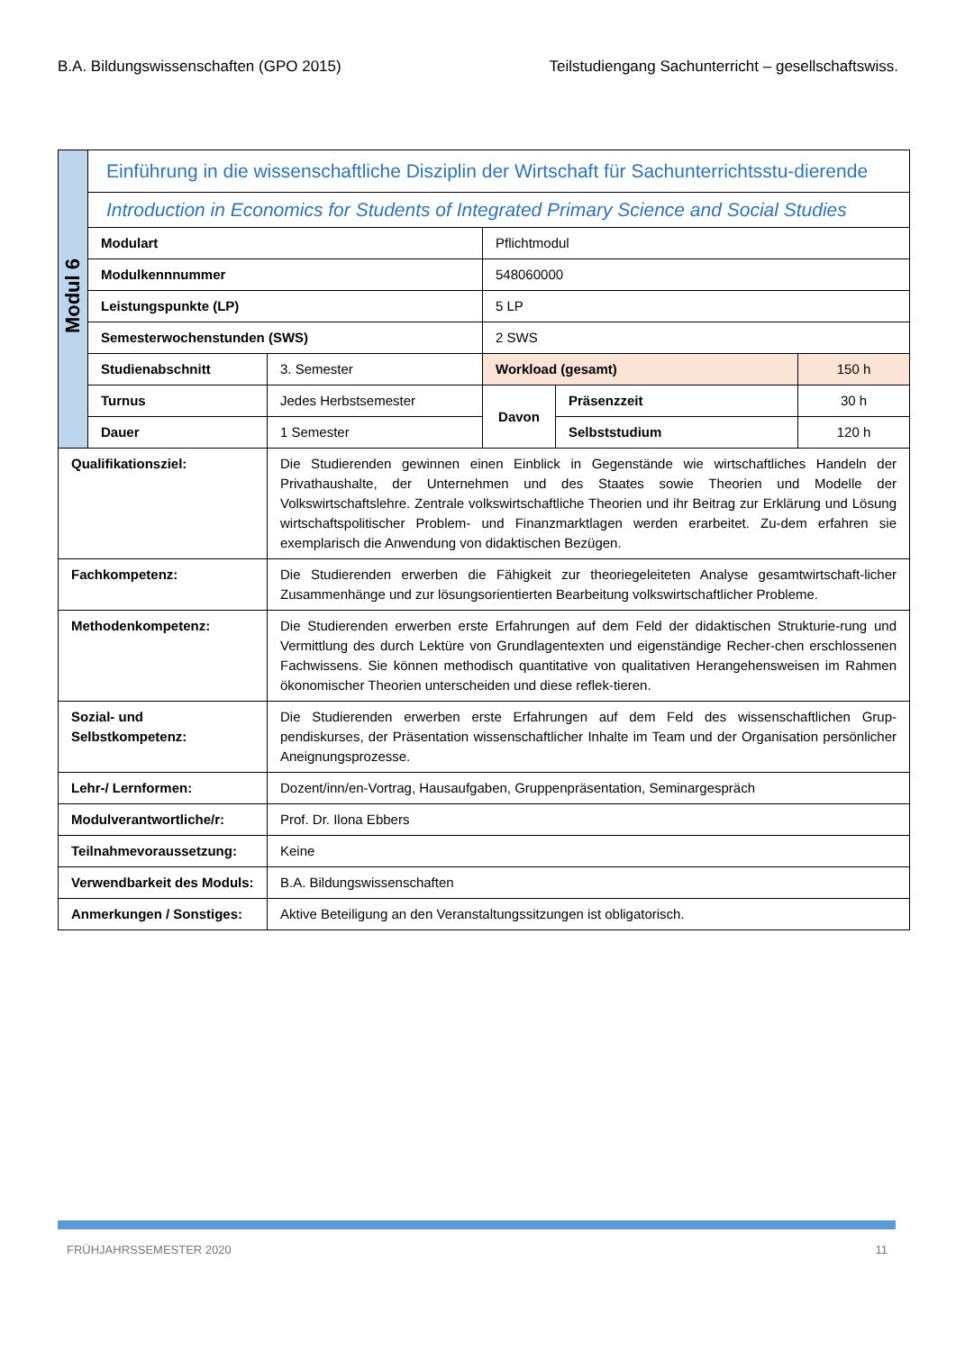B.A. Bildungswissenschaften (GPO 2015) Teilstudiengang Sachunterricht – gesellschaftswiss.
| Modul 6 | Einführung in die wissenschaftliche Disziplin der Wirtschaft für Sachunterrichtsstu-dierende | | | | |
| | Introduction in Economics for Students of Integrated Primary Science and Social Studies | | | | |
| | Modulart | | Pflichtmodul | | |
| | Modulkennnummer | | 548060000 | | |
| | Leistungspunkte (LP) | | 5 LP | | |
| | Semesterwochenstunden (SWS) | | 2 SWS | | |
| | Studienabschnitt | 3. Semester | Workload (gesamt) | | 150 h |
| | Turnus | Jedes Herbstsemester | Davon | Präsenzzeit | 30 h |
| | Dauer | 1 Semester | | Selbststudium | 120 h |
| Qualifikationsziel: | | Die Studierenden gewinnen einen Einblick in Gegenstände wie wirtschaftliches Handeln der Privathaushalte, der Unternehmen und des Staates sowie Theorien und Modelle der Volkswirtschaftslehre. Zentrale volkswirtschaftliche Theorien und ihr Beitrag zur Erklärung und Lösung wirtschaftspolitischer Problem- und Finanzmarktlagen werden erarbeitet. Zu-dem erfahren sie exemplarisch die Anwendung von didaktischen Bezügen. | | | |
| Fachkompetenz: | | Die Studierenden erwerben die Fähigkeit zur theoriegeleiteten Analyse gesamtwirtschaft-licher Zusammenhänge und zur lösungsorientierten Bearbeitung volkswirtschaftlicher Probleme. | | | |
| Methodenkompetenz: | | Die Studierenden erwerben erste Erfahrungen auf dem Feld der didaktischen Strukturie-rung und Vermittlung des durch Lektüre von Grundlagentexten und eigenständige Recher-chen erschlossenen Fachwissens. Sie können methodisch quantitative von qualitativen Herangehensweisen im Rahmen ökonomischer Theorien unterscheiden und diese reflek-tieren. | | | |
| Sozial- und Selbstkompetenz: | | Die Studierenden erwerben erste Erfahrungen auf dem Feld des wissenschaftlichen Grup-pendiskurses, der Präsentation wissenschaftlicher Inhalte im Team und der Organisation persönlicher Aneignungsprozesse. | | | |
| Lehr-/ Lernformen: | | Dozent/inn/en-Vortrag, Hausaufgaben, Gruppenpräsentation, Seminargespräch | | | |
| Modulverantwortliche/r: | | Prof. Dr. Ilona Ebbers | | | |
| Teilnahmevoraussetzung: | | Keine | | | |
| Verwendbarkeit des Moduls: | | B.A. Bildungswissenschaften | | | |
| Anmerkungen / Sonstiges: | | Aktive Beteiligung an den Veranstaltungssitzungen ist obligatorisch. | | | |
FRÜHJAHRSSEMESTER 2020 11